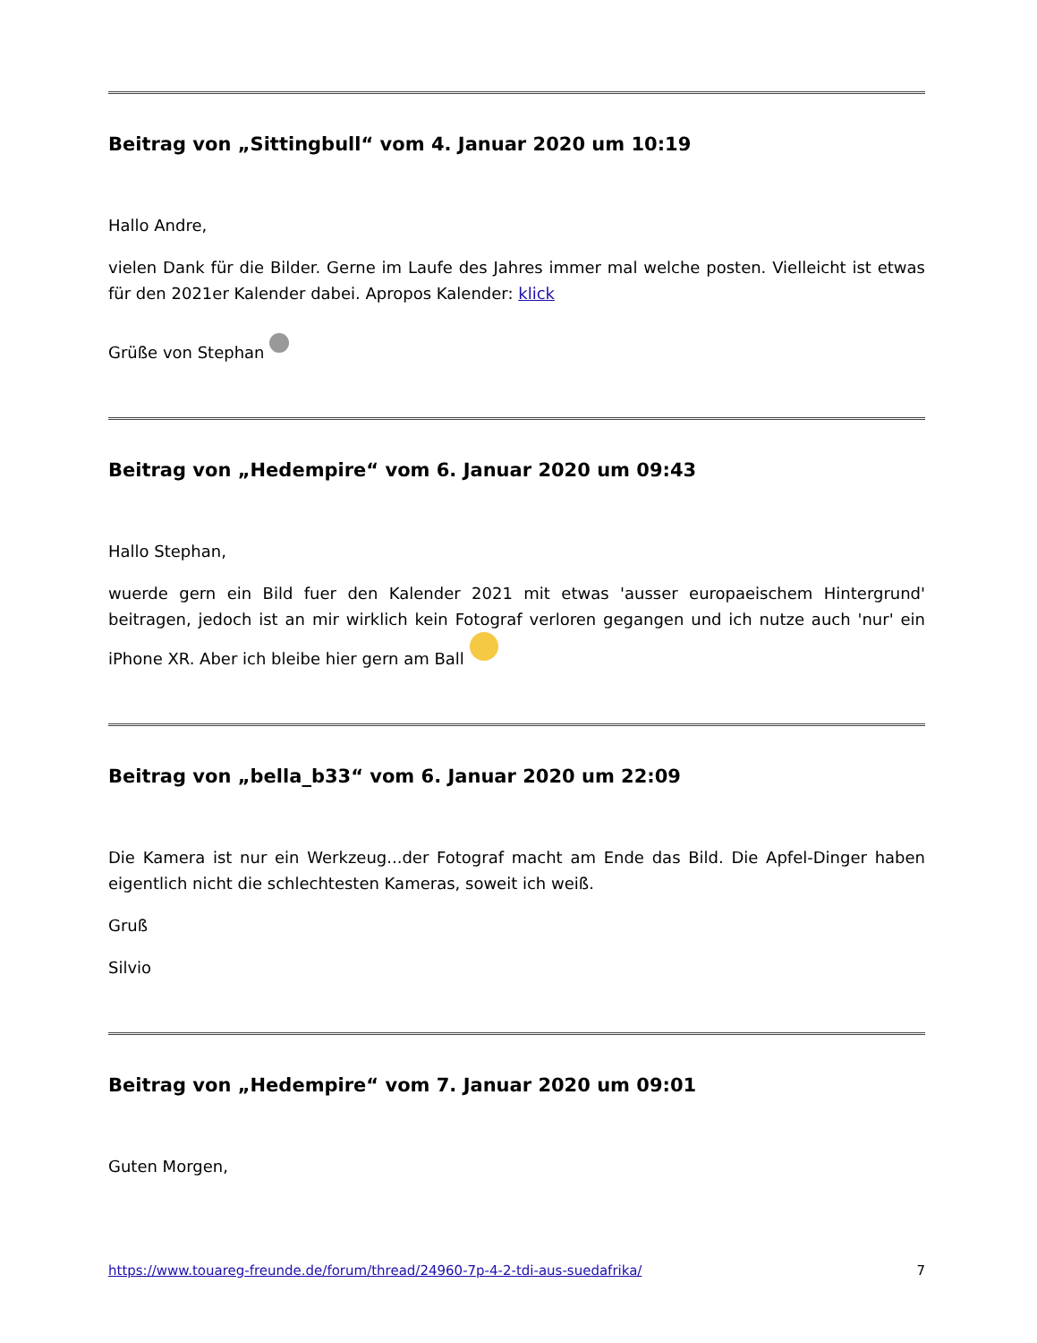Beitrag von „Sittingbull“ vom 4. Januar 2020 um 10:19
Hallo Andre,
vielen Dank für die Bilder. Gerne im Laufe des Jahres immer mal welche posten. Vielleicht ist etwas für den 2021er Kalender dabei. Apropos Kalender: klick
Grüße von Stephan
Beitrag von „Hedempire“ vom 6. Januar 2020 um 09:43
Hallo Stephan,
wuerde gern ein Bild fuer den Kalender 2021 mit etwas 'ausser europaeischem Hintergrund' beitragen, jedoch ist an mir wirklich kein Fotograf verloren gegangen und ich nutze auch 'nur' ein iPhone XR. Aber ich bleibe hier gern am Ball
Beitrag von „bella_b33“ vom 6. Januar 2020 um 22:09
Die Kamera ist nur ein Werkzeug...der Fotograf macht am Ende das Bild. Die Apfel-Dinger haben eigentlich nicht die schlechtesten Kameras, soweit ich weiß.
Gruß
Silvio
Beitrag von „Hedempire“ vom 7. Januar 2020 um 09:01
Guten Morgen,
https://www.touareg-freunde.de/forum/thread/24960-7p-4-2-tdi-aus-suedafrika/ 7